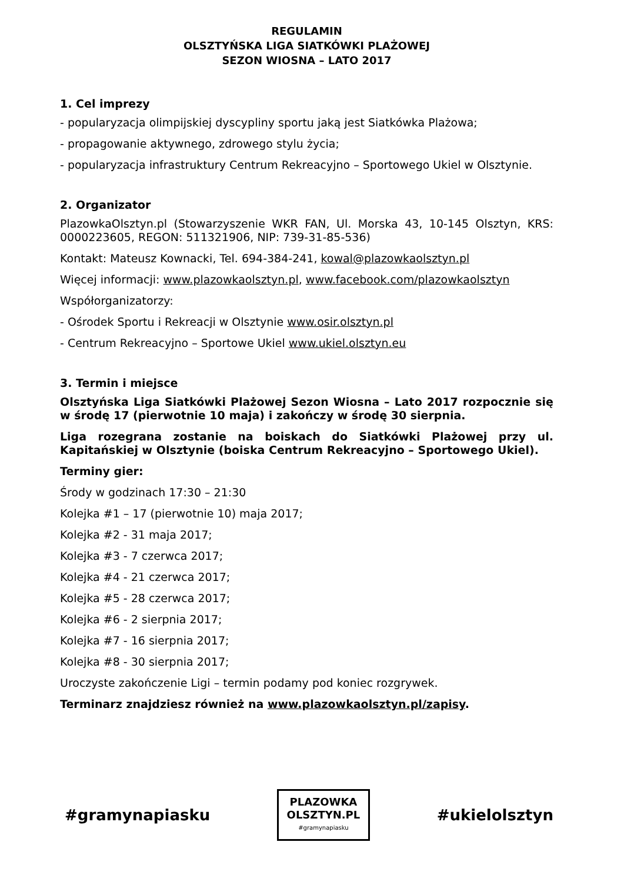REGULAMIN
OLSZTYŃSKA LIGA SIATKÓWKI PLAŻOWEJ
SEZON WIOSNA – LATO 2017
1. Cel imprezy
- popularyzacja olimpijskiej dyscypliny sportu jaką jest Siatkówka Plażowa;
- propagowanie aktywnego, zdrowego stylu życia;
- popularyzacja infrastruktury Centrum Rekreacyjno – Sportowego Ukiel w Olsztynie.
2. Organizator
PlazowkaOlsztyn.pl (Stowarzyszenie WKR FAN, Ul. Morska 43, 10-145 Olsztyn, KRS: 0000223605, REGON: 511321906, NIP: 739-31-85-536)
Kontakt: Mateusz Kownacki, Tel. 694-384-241, kowal@plazowkaolsztyn.pl
Więcej informacji: www.plazowkaolsztyn.pl, www.facebook.com/plazowkaolsztyn
Współorganizatorzy:
- Ośrodek Sportu i Rekreacji w Olsztynie www.osir.olsztyn.pl
- Centrum Rekreacyjno – Sportowe Ukiel www.ukiel.olsztyn.eu
3. Termin i miejsce
Olsztyńska Liga Siatkówki Plażowej Sezon Wiosna – Lato 2017 rozpocznie się w środę 17 (pierwotnie 10 maja) i zakończy w środę 30 sierpnia.
Liga rozegrana zostanie na boiskach do Siatkówki Plażowej przy ul. Kapitańskiej w Olsztynie (boiska Centrum Rekreacyjno – Sportowego Ukiel).
Terminy gier:
Środy w godzinach 17:30 – 21:30
Kolejka #1 – 17 (pierwotnie 10) maja 2017;
Kolejka #2 - 31 maja 2017;
Kolejka #3 - 7 czerwca 2017;
Kolejka #4 - 21 czerwca 2017;
Kolejka #5 - 28 czerwca 2017;
Kolejka #6 - 2 sierpnia 2017;
Kolejka #7 - 16 sierpnia 2017;
Kolejka #8 - 30 sierpnia 2017;
Uroczyste zakończenie Ligi – termin podamy pod koniec rozgrywek.
Terminarz znajdziesz również na www.plazowkaolsztyn.pl/zapisy.
#gramynapiasku
PLAZOWKA
OLSZTYN.PL
#gramynapiasku
#ukielolsztyn